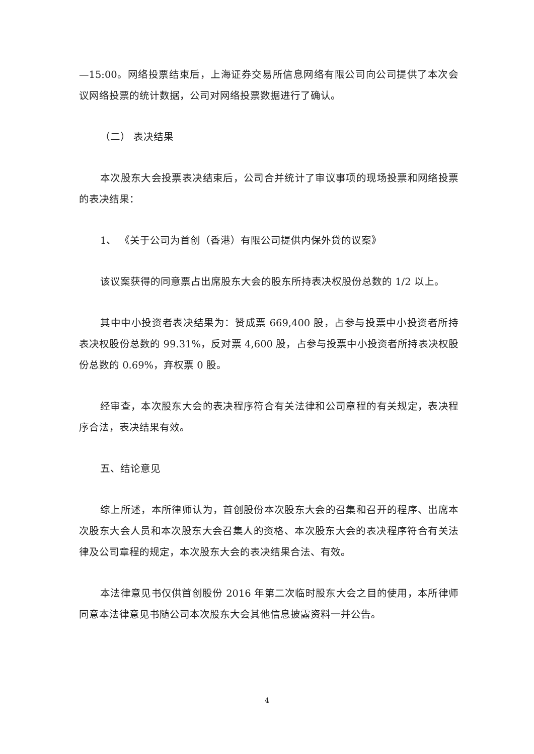—15:00。网络投票结束后，上海证券交易所信息网络有限公司向公司提供了本次会议网络投票的统计数据，公司对网络投票数据进行了确认。
（二） 表决结果
本次股东大会投票表决结束后，公司合并统计了审议事项的现场投票和网络投票的表决结果：
1、 《关于公司为首创（香港）有限公司提供内保外贷的议案》
该议案获得的同意票占出席股东大会的股东所持表决权股份总数的 1/2 以上。
其中中小投资者表决结果为：赞成票 669,400 股，占参与投票中小投资者所持表决权股份总数的 99.31%，反对票 4,600 股，占参与投票中小投资者所持表决权股份总数的 0.69%，弃权票 0 股。
经审查，本次股东大会的表决程序符合有关法律和公司章程的有关规定，表决程序合法，表决结果有效。
五、结论意见
综上所述，本所律师认为，首创股份本次股东大会的召集和召开的程序、出席本次股东大会人员和本次股东大会召集人的资格、本次股东大会的表决程序符合有关法律及公司章程的规定，本次股东大会的表决结果合法、有效。
本法律意见书仅供首创股份 2016 年第二次临时股东大会之目的使用，本所律师同意本法律意见书随公司本次股东大会其他信息披露资料一并公告。
4